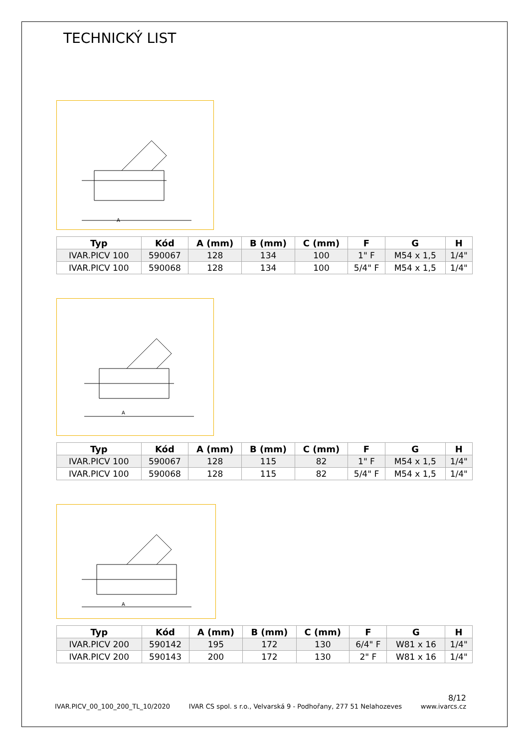TECHNICKÝ LIST
A
| Typ | Kód | A (mm) | B (mm) | C (mm) | F | G | H |
| --- | --- | --- | --- | --- | --- | --- | --- |
| IVAR.PICV 100 | 590067 | 128 | 134 | 100 | 1" F | M54 x 1,5 | 1/4" |
| IVAR.PICV 100 | 590068 | 128 | 134 | 100 | 5/4" F | M54 x 1,5 | 1/4" |
A
| Typ | Kód | A (mm) | B (mm) | C (mm) | F | G | H |
| --- | --- | --- | --- | --- | --- | --- | --- |
| IVAR.PICV 100 | 590067 | 128 | 115 | 82 | 1" F | M54 x 1,5 | 1/4" |
| IVAR.PICV 100 | 590068 | 128 | 115 | 82 | 5/4" F | M54 x 1,5 | 1/4" |
A
| Typ | Kód | A (mm) | B (mm) | C (mm) | F | G | H |
| --- | --- | --- | --- | --- | --- | --- | --- |
| IVAR.PICV 200 | 590142 | 195 | 172 | 130 | 6/4" F | W81 x 16 | 1/4" |
| IVAR.PICV 200 | 590143 | 200 | 172 | 130 | 2" F | W81 x 16 | 1/4" |
8/12
IVAR.PICV_00_100_200_TL_10/2020 IVAR CS spol. s r.o., Velvarská 9 - Podhořany, 277 51 Nelahozeves www.ivarcs.cz